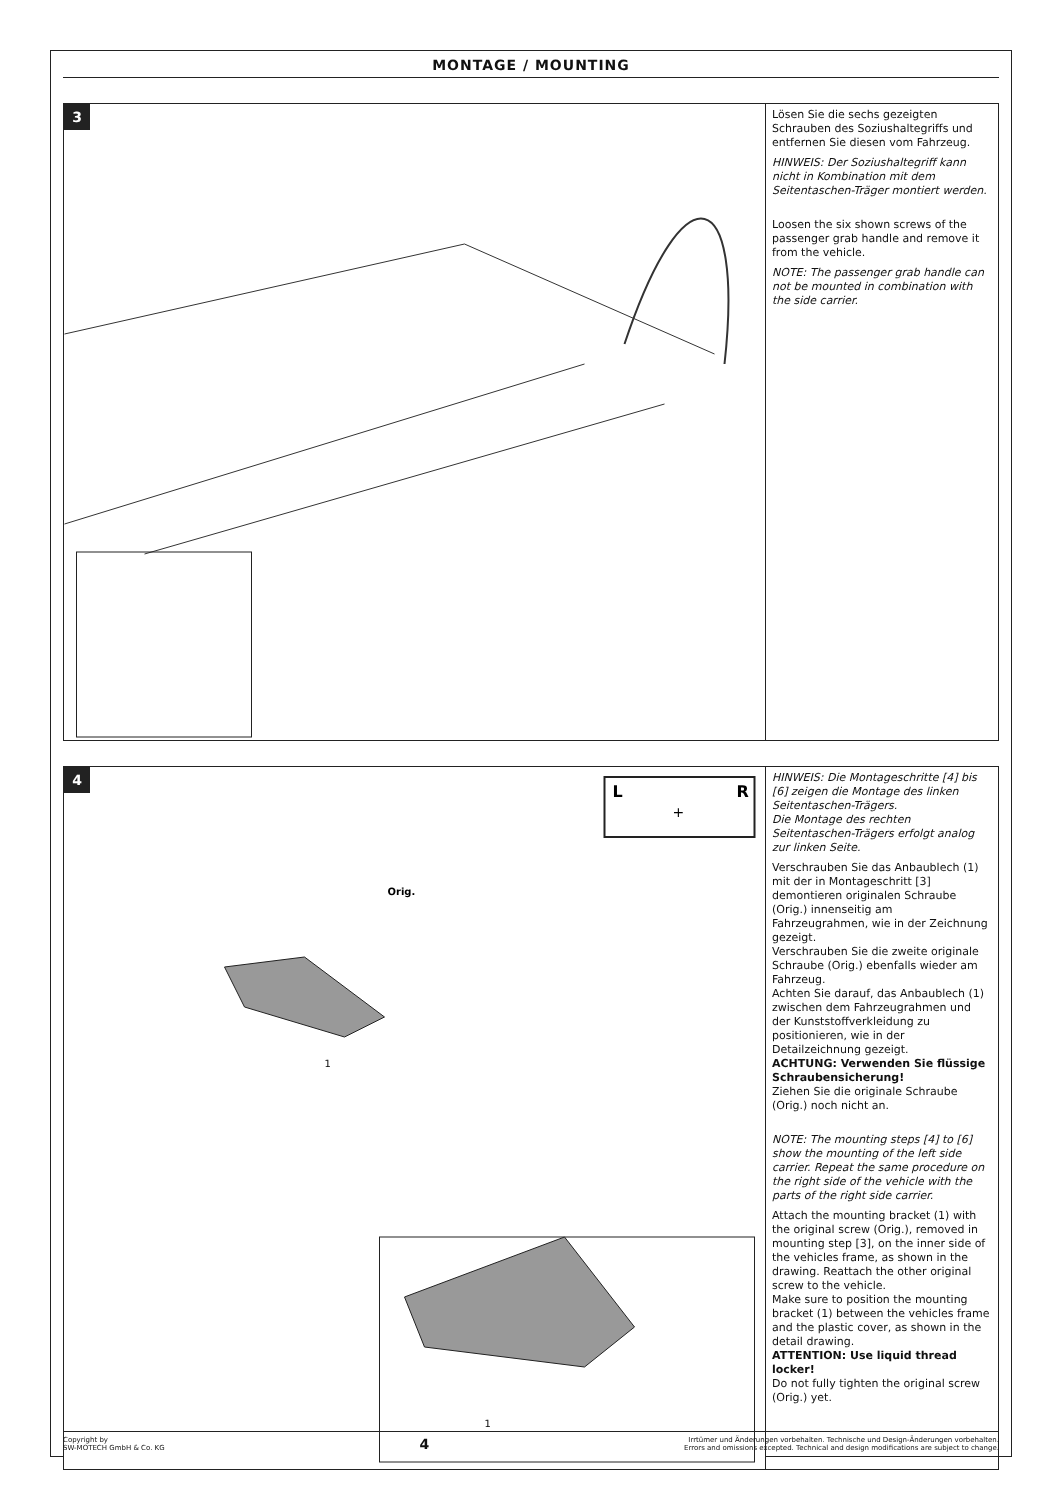MONTAGE / MOUNTING
3
Lösen Sie die sechs gezeigten Schrauben des Soziushaltegriffs und entfernen Sie diesen vom Fahrzeug.
HINWEIS: Der Soziushaltegriff kann nicht in Kombination mit dem Seitentaschen-Träger montiert werden.
Loosen the six shown screws of the passenger grab handle and remove it from the vehicle.
NOTE: The passenger grab handle can not be mounted in combination with the side carrier.
4
L
R
+
Orig.
1
1
HINWEIS: Die Montageschritte [4] bis [6] zeigen die Montage des linken Seitentaschen-Trägers.
Die Montage des rechten Seitentaschen-Trägers erfolgt analog zur linken Seite.
Verschrauben Sie das Anbaublech (1) mit der in Montageschritt [3] demontieren originalen Schraube (Orig.) innenseitig am Fahrzeugrahmen, wie in der Zeichnung gezeigt.
Verschrauben Sie die zweite originale Schraube (Orig.) ebenfalls wieder am Fahrzeug.
Achten Sie darauf, das Anbaublech (1) zwischen dem Fahrzeugrahmen und der Kunststoffverkleidung zu positionieren, wie in der Detailzeichnung gezeigt.
ACHTUNG: Verwenden Sie flüssige Schraubensicherung!
Ziehen Sie die originale Schraube (Orig.) noch nicht an.
NOTE: The mounting steps [4] to [6] show the mounting of the left side carrier. Repeat the same procedure on the right side of the vehicle with the parts of the right side carrier.
Attach the mounting bracket (1) with the original screw (Orig.), removed in mounting step [3], on the inner side of the vehicles frame, as shown in the drawing. Reattach the other original screw to the vehicle.
Make sure to position the mounting bracket (1) between the vehicles frame and the plastic cover, as shown in the detail drawing.
ATTENTION: Use liquid thread locker!
Do not fully tighten the original screw (Orig.) yet.
Copyright by
SW-MOTECH GmbH & Co. KG
4
Irrtümer und Änderungen vorbehalten. Technische und Design-Änderungen vorbehalten.
Errors and omissions excepted. Technical and design modifications are subject to change.